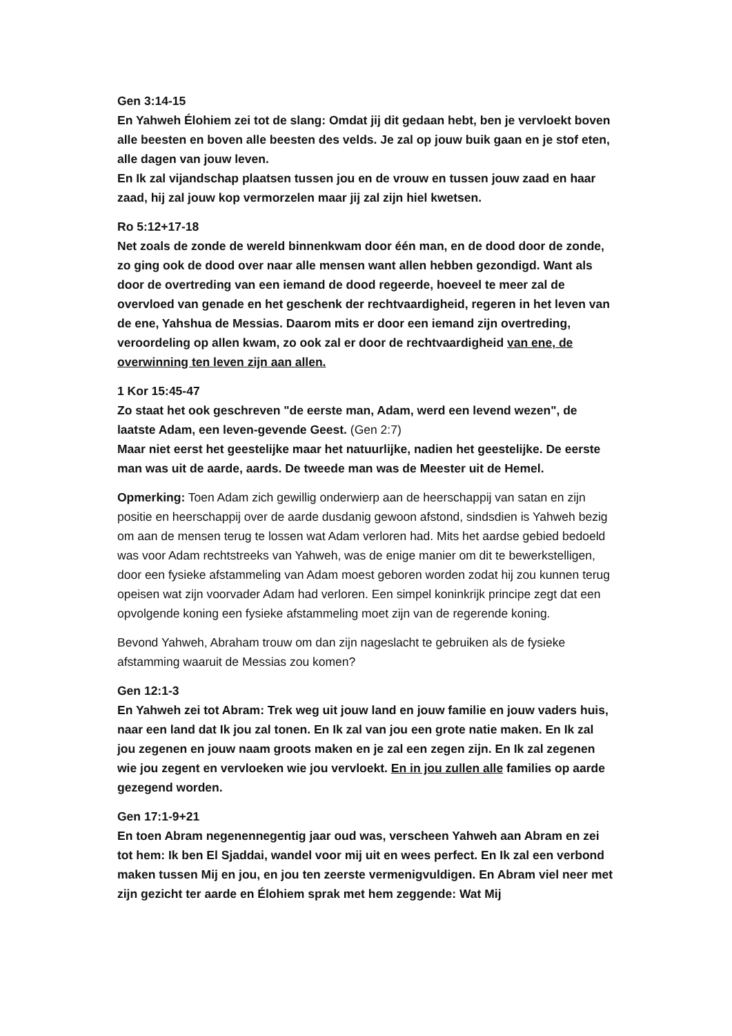Gen 3:14-15
En Yahweh Élohiem zei tot de slang: Omdat jij dit gedaan hebt, ben je vervloekt boven alle beesten en boven alle beesten des velds. Je zal op jouw buik gaan en je stof eten, alle dagen van jouw leven.
En Ik zal vijandschap plaatsen tussen jou en de vrouw en tussen jouw zaad en haar zaad, hij zal jouw kop vermorzelen maar jij zal zijn hiel kwetsen.
Ro 5:12+17-18
Net zoals de zonde de wereld binnenkwam door één man, en de dood door de zonde, zo ging ook de dood over naar alle mensen want allen hebben gezondigd. Want als door de overtreding van een iemand de dood regeerde, hoeveel te meer zal de overvloed van genade en het geschenk der rechtvaardigheid, regeren in het leven van de ene, Yahshua de Messias. Daarom mits er door een iemand zijn overtreding, veroordeling op allen kwam, zo ook zal er door de rechtvaardigheid van ene, de overwinning ten leven zijn aan allen.
1 Kor 15:45-47
Zo staat het ook geschreven "de eerste man, Adam, werd een levend wezen", de laatste Adam, een leven-gevende Geest. (Gen 2:7)
Maar niet eerst het geestelijke maar het natuurlijke, nadien het geestelijke. De eerste man was uit de aarde, aards. De tweede man was de Meester uit de Hemel.
Opmerking: Toen Adam zich gewillig onderwierp aan de heerschappij van satan en zijn positie en heerschappij over de aarde dusdanig gewoon afstond, sindsdien is Yahweh bezig om aan de mensen terug te lossen wat Adam verloren had. Mits het aardse gebied bedoeld was voor Adam rechtstreeks van Yahweh, was de enige manier om dit te bewerkstelligen, door een fysieke afstammeling van Adam moest geboren worden zodat hij zou kunnen terug opeisen wat zijn voorvader Adam had verloren. Een simpel koninkrijk principe zegt dat een opvolgende koning een fysieke afstammeling moet zijn van de regerende koning.
Bevond Yahweh, Abraham trouw om dan zijn nageslacht te gebruiken als de fysieke afstamming waaruit de Messias zou komen?
Gen 12:1-3
En Yahweh zei tot Abram: Trek weg uit jouw land en jouw familie en jouw vaders huis, naar een land dat Ik jou zal tonen. En Ik zal van jou een grote natie maken. En Ik zal jou zegenen en jouw naam groots maken en je zal een zegen zijn. En Ik zal zegenen wie jou zegent en vervloeken wie jou vervloekt. En in jou zullen alle families op aarde gezegend worden.
Gen 17:1-9+21
En toen Abram negenennegentig jaar oud was, verscheen Yahweh aan Abram en zei tot hem: Ik ben El Sjaddai, wandel voor mij uit en wees perfect. En Ik zal een verbond maken tussen Mij en jou, en jou ten zeerste vermenigvuldigen. En Abram viel neer met zijn gezicht ter aarde en Élohiem sprak met hem zeggende: Wat Mij